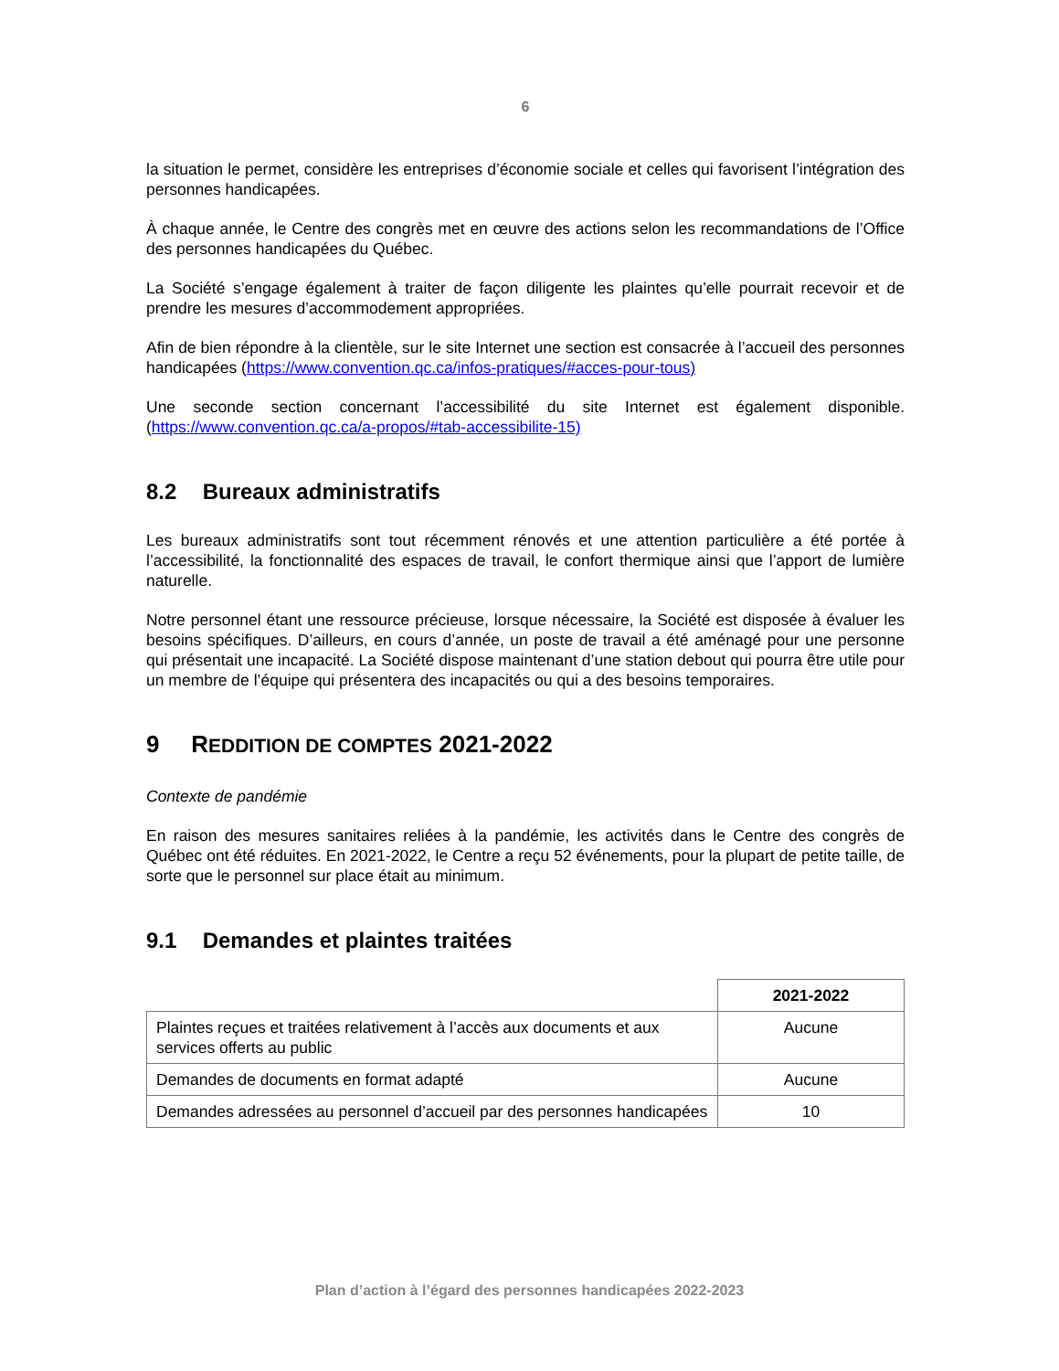6
la situation le permet, considère les entreprises d’économie sociale et celles qui favorisent l’intégration des personnes handicapées.
À chaque année, le Centre des congrès met en œuvre des actions selon les recommandations de l’Office des personnes handicapées du Québec.
La Société s’engage également à traiter de façon diligente les plaintes qu’elle pourrait recevoir et de prendre les mesures d’accommodement appropriées.
Afin de bien répondre à la clientèle, sur le site Internet une section est consacrée à l’accueil des personnes handicapées (https://www.convention.qc.ca/infos-pratiques/#acces-pour-tous)
Une seconde section concernant l’accessibilité du site Internet est également disponible. (https://www.convention.qc.ca/a-propos/#tab-accessibilite-15)
8.2 Bureaux administratifs
Les bureaux administratifs sont tout récemment rénovés et une attention particulière a été portée à l’accessibilité, la fonctionnalité des espaces de travail, le confort thermique ainsi que l’apport de lumière naturelle.
Notre personnel étant une ressource précieuse, lorsque nécessaire, la Société est disposée à évaluer les besoins spécifiques. D’ailleurs, en cours d’année, un poste de travail a été aménagé pour une personne qui présentait une incapacité. La Société dispose maintenant d’une station debout qui pourra être utile pour un membre de l’équipe qui présentera des incapacités ou qui a des besoins temporaires.
9 REDDITION DE COMPTES 2021-2022
Contexte de pandémie
En raison des mesures sanitaires reliées à la pandémie, les activités dans le Centre des congrès de Québec ont été réduites. En 2021-2022, le Centre a reçu 52 événements, pour la plupart de petite taille, de sorte que le personnel sur place était au minimum.
9.1 Demandes et plaintes traitées
| | 2021-2022 |
| --- | --- |
| Plaintes reçues et traitées relativement à l’accès aux documents et aux services offerts au public | Aucune |
| Demandes de documents en format adapté | Aucune |
| Demandes adressées au personnel d’accueil par des personnes handicapées | 10 |
Plan d’action à l’égard des personnes handicapées 2022-2023